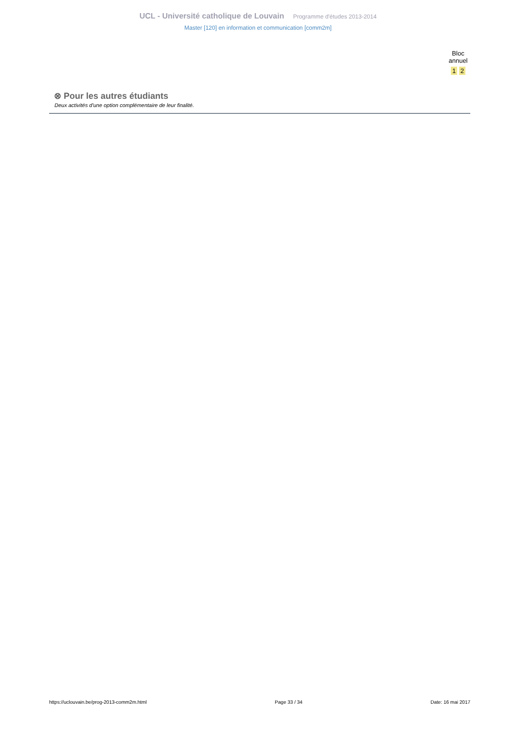UCL - Université catholique de Louvain Programme d'études 2013-2014
Master [120] en information et communication [comm2m]
Bloc
annuel
1 2
⊗ Pour les autres étudiants
Deux activités d'une option complémentaire de leur finalité.
https://uclouvain.be/prog-2013-comm2m.html Page 33 / 34 Date: 16 mai 2017